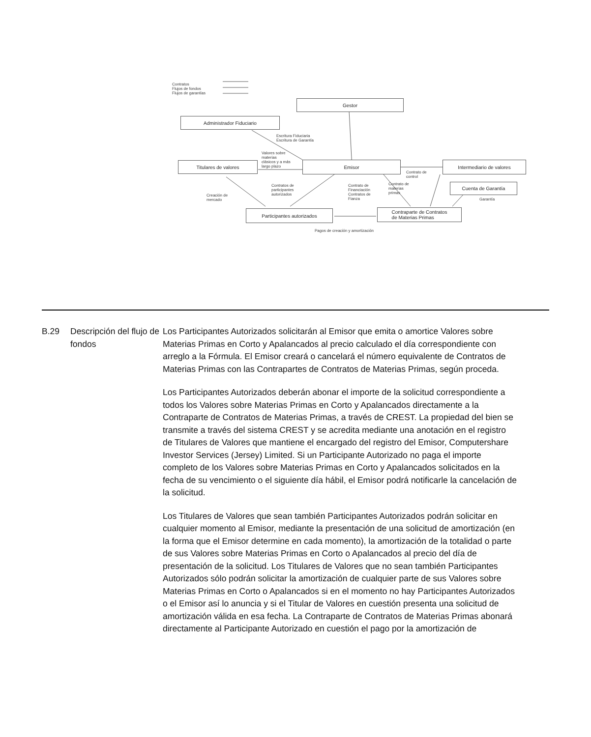Contratos
Flujos de fondos
Flujos de garantías
Gestor
Administrador Fiduciario
Escritura Fiduciaria
Escritura de Garantía
Valores sobre
materias
clásicos y a más
largo plazo
Titulares de valores Emisor Intermediario de valores
Contrato de
control
Contratos de
participantes
autorizados
Contrato de
Financiación
Contratos de
Fianza
Contrato de
materias
primas
Cuenta de Garantía
Creación de
mercado
Garantía
Participantes autorizados
Contraparte de Contratos
de Materias Primas
Pagos de creación y amortización
B.29 Descripción del flujo de fondos
Los Participantes Autorizados solicitarán al Emisor que emita o amortice Valores sobre Materias Primas en Corto y Apalancados al precio calculado el día correspondiente con arreglo a la Fórmula. El Emisor creará o cancelará el número equivalente de Contratos de Materias Primas con las Contrapartes de Contratos de Materias Primas, según proceda.
Los Participantes Autorizados deberán abonar el importe de la solicitud correspondiente a todos los Valores sobre Materias Primas en Corto y Apalancados directamente a la Contraparte de Contratos de Materias Primas, a través de CREST. La propiedad del bien se transmite a través del sistema CREST y se acredita mediante una anotación en el registro de Titulares de Valores que mantiene el encargado del registro del Emisor, Computershare Investor Services (Jersey) Limited. Si un Participante Autorizado no paga el importe completo de los Valores sobre Materias Primas en Corto y Apalancados solicitados en la fecha de su vencimiento o el siguiente día hábil, el Emisor podrá notificarle la cancelación de la solicitud.
Los Titulares de Valores que sean también Participantes Autorizados podrán solicitar en cualquier momento al Emisor, mediante la presentación de una solicitud de amortización (en la forma que el Emisor determine en cada momento), la amortización de la totalidad o parte de sus Valores sobre Materias Primas en Corto o Apalancados al precio del día de presentación de la solicitud. Los Titulares de Valores que no sean también Participantes Autorizados sólo podrán solicitar la amortización de cualquier parte de sus Valores sobre Materias Primas en Corto o Apalancados si en el momento no hay Participantes Autorizados o el Emisor así lo anuncia y si el Titular de Valores en cuestión presenta una solicitud de amortización válida en esa fecha. La Contraparte de Contratos de Materias Primas abonará directamente al Participante Autorizado en cuestión el pago por la amortización de